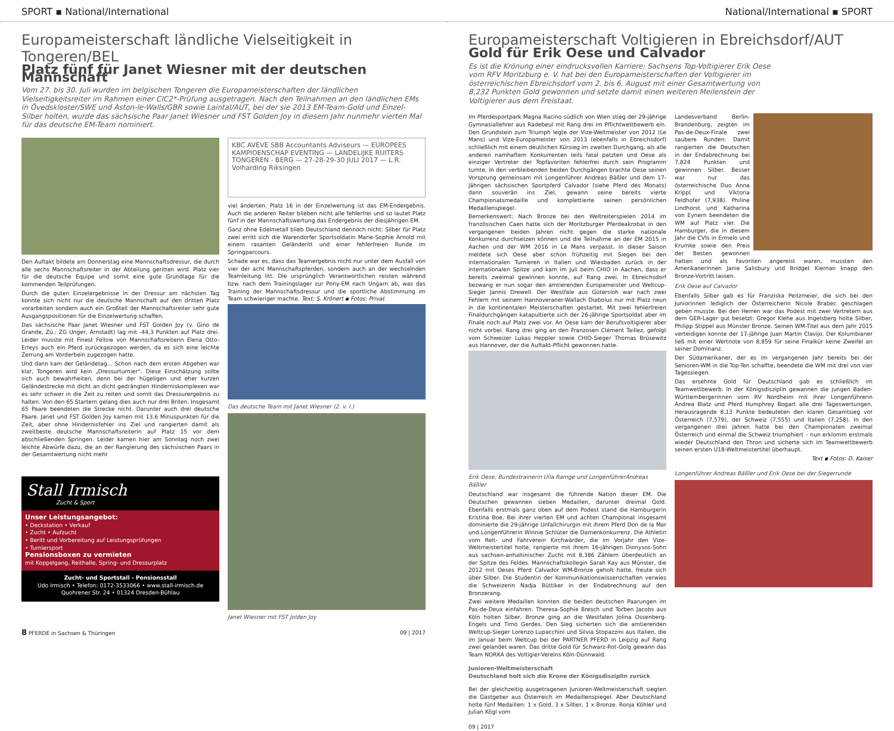SPORT ▪ National/International
Europameisterschaft ländliche Vielseitigkeit in Tongeren/BEL
Platz fünf für Janet Wiesner mit der deutschen Mannschaft
Vom 27. bis 30. Juli wurden im belgischen Tongeren die Europameisterschaften der ländlichen Vielseitigkeitsreiter im Rahmen einer CIC2*-Prüfung ausgetragen. Nach den Teilnahmen an den ländlichen EMs in Övedskloster/SWE und Aston-le-Walls/GBR sowie Laintal/AUT, bei der sie 2013 EM-Team-Gold und Einzel-Silber holten, wurde das sächsische Paar Janet Wiesner und FST Golden Joy in diesem Jahr nunmehr vierten Mal für das deutsche EM-Team nominiert.
Den Auftakt bildete am Donnerstag eine Mannschaftsdressur, die durch alle sechs Mannschaftsreiter in der Abteilung geritten wird. Platz vier für die deutsche Equipe und somit eine gute Grundlage für die kommenden Teilprüfungen.
Durch die guten Einzelergebnisse in der Dressur am nächsten Tag konnte sich nicht nur die deutsche Mannschaft auf den dritten Platz vorarbeiten sondern auch ein Großteil der Mannschaftsreiter sehr gute Ausgangspositionen für die Einzelwertung schaffen.
Das sächsische Paar Janet Wiesner und FST Golden Joy (v. Gino de Grande, Zü.: ZG Unger, Arnstadt) lag mit -44,3 Punkten auf Platz drei. Leider musste mit Finest Fellow von Mannschaftsreiterin Elena Otto-Erleys auch ein Pferd zurückgezogen werden, da es sich eine leichte Zerrung am Vorderbein zugezogen hatte.
Und dann kam der Geländetag… Schon nach dem ersten Abgehen war klar, Tongeren wird kein „Dressurturnier“. Diese Einschätzung sollte sich auch bewahrheiten, denn bei der hügeligen und eher kurzen Geländestrecke mit dicht an dicht gedrängten Hinderniskomplexen war es sehr schwer in die Zeit zu reiten und somit das Dressurergebnis zu halten. Von den 65 Startern gelang dies auch nur drei Briten. Insgesamt 65 Paare beendeten die Strecke nicht. Darunter auch drei deutsche Paare. Janet und FST Golden Joy kamen mit 13,6 Minuspunkten für die Zeit, aber ohne Hindernisfehler ins Ziel und rangierten damit als zweitbeste deutsche Mannschaftsreiterin auf Platz 15 vor dem abschließenden Springen. Leider kamen hier am Sonntag noch zwei leichte Abwürfe dazu, die an der Rangierung des sächsischen Paars in der Gesamtwertung nicht mehr
Stall Irmisch
Zucht & Sport
Unser Leistungsangebot:
• Deckstation • Verkauf
• Zucht • Aufzucht
• Beritt und Vorbereitung auf Leistungsprüfungen
• Turniersport
Pensionsboxen zu vermieten
mit Koppelgang, Reithalle, Spring- und Dressurplatz
Zucht- und Sportstall - Pensionsstall
Udo Irmisch • Telefon: 0172-3533066 • www.stall-irmisch.de
Quohrener Str. 24 • 01324 Dresden-Bühlau
KBC AVEVE SBB Accountants Adviseurs — EUROPEES KAMPIOENSCHAP EVENTING — LANDELIJKE RUITERS TONGEREN - BERG — 27-28-29-30 JULI 2017 — L.R. Volharding Riksingen
viel änderten. Platz 16 in der Einzelwertung ist das EM-Endergebnis. Auch die anderen Reiter blieben nicht alle fehlerfrei und so lautet Platz fünf in der Mannschaftswertung das Endergebnis der diesjährigen EM.
Ganz ohne Edelmetall blieb Deutschland dennoch nicht: Silber für Platz zwei erritt sich die Warendorfer Sportsoldatin Marie-Sophie Arnold mit einem rasanten Geländeritt und einer fehlerfreien Runde im Springparcours.
Schade war es, dass das Teamergebnis nicht nur unter dem Ausfall von vier der acht Mannschaftspferden, sondern auch an der wechselnden Teamleitung litt. Die ursprünglich Verantwortlichen reisten während bzw. nach dem Trainingslager zur Pony-EM nach Ungarn ab, was das Training der Mannschaftsdressur und die sportliche Abstimmung im Team schwieriger machte. Text: S. Krönert ▪ Fotos: Privat
Das deutsche Team mit Janet Wiesner (2. v. l.)
Janet Wiesner mit FST Jolden Joy
8 PFERDE in Sachsen & Thüringen 09 | 2017
National/International ▪ SPORT
Europameisterschaft Voltigieren in Ebreichsdorf/AUT
Gold für Erik Oese und Calvador
Es ist die Krönung einer eindrucksvollen Karriere: Sachsens Top-Voltigierer Erik Oese vom RFV Moritzburg e. V. hat bei den Europameisterschaften der Voltigierer im österreichischen Ebreichsdorf vom 2. bis 6. August mit einer Gesamtwertung von 8,232 Punkten Gold gewonnen und setzte damit einen weiteren Meilenstein der Voltigierer aus dem Freistaat.
Im Pferdesportpark Magna Racino südlich von Wien stieg der 29-jährige Gymnasiallehrer aus Radebeul mit Rang drei im Pflichtwettbewerb ein. Den Grundstein zum Triumph legte der Vize-Weltmeister von 2012 (Le Mans) und Vize-Europameister von 2013 (ebenfalls in Ebreichsdorf) schließlich mit einem deutlichen Kürsieg im zweiten Durchgang, als alle anderen namhaftem Konkurrenten teils fatal patzten und Oese als einziger Vertreter der Topfavoriten fehlerfrei durch sein Programm turnte. In den verbleibenden beiden Durchgängen brachte Oese seinen Vorsprung gemeinsam mit Longenführer Andreas Bäßler und dem 17-jährigen sächsischen Sportpferd Calvador (siehe Pferd des Monats) dann souverän ins Ziel, gewann seine bereits vierte Championatsmedaille und komplettierte seinen persönlichen Medaillenspiegel.
Bemerkenswert: Nach Bronze bei den Weltreiterspielen 2014 im französischen Caen hatte sich der Moritzburger Pferdeakrobat in den vergangenen beiden Jahren nicht gegen die starke nationale Konkurrenz durchsetzen können und die Teilnahme an der EM 2015 in Aachen und der WM 2016 in Le Mans verpasst. In dieser Saison meldete sich Oese aber schon frühzeitig mit Siegen bei den internationalen Turnieren in Italien und Wiesbaden zurück in der internationalen Spitze und kam im Juli beim CHIO in Aachen, dass er bereits zweimal gewinnen konnte, auf Rang zwei. In Ebreichsdorf bezwang er nun sogar den amtierenden Europameister und Weltcup-Sieger Jannis Drewell. Der Westfale aus Gütersloh war nach zwei Fehlern mit seinem Hannoveraner-Wallach Diabolus nur mit Platz neun in die kontinentalen Meisterschaften gestartet. Mit zwei fehlerfreien Finaldurchgängen katapultierte sich der 26-jährige Sportsoldat aber im Finale noch auf Platz zwei vor. An Oese kam der Berufsvoltigierer aber nicht vorbei. Rang drei ging an den Franzosen Clément Taillez, gefolgt vom Schweizer Lukas Heppler sowie CHIO-Sieger Thomas Brüsewitz aus Hannover, der die Auftakt-Pflicht gewonnen hatte.
Erik Oese, Bundestrainerin Ulla Ramge und LongenführerAndreas Bäßler
Deutschland war insgesamt die führende Nation dieser EM. Die Deutschen gewannen sieben Medaillen, darunter dreimal Gold. Ebenfalls erstmals ganz oben auf dem Podest stand die Hamburgerin Kristina Boe. Bei ihrer vierten EM und achten Championat insgesamt dominierte die 29-jährige Unfallchirurgin mit ihrem Pferd Don de la Mar und Longenführerin Winnie Schlüter die Damenkonkurrenz. Die Athletin vom Reit- und Fahrverein Kirchwärder, die im Vorjahr den Vize-Weltmeistertitel holte, rangierte mit ihrem 16-jährigen Dionysos-Sohn aus sachsen-anhaltinischer Zucht mit 8,386 Zählern überdeutlich an der Spitze des Feldes. Mannschaftskollegin Sarah Kay aus Münster, die 2012 mit Oeses Pferd Calvador WM-Bronze geholt hatte, freute sich über Silber. Die Studentin der Kommunikationswissenschaften verwies die Schweizerin Nadja Büttiker in der Endabrechnung auf den Bronzerang.
Zwei weitere Medaillen konnten die beiden deutschen Paarungen im Pas-de-Deux einfahren. Theresa-Sophie Bresch und Torben Jacobs aus Köln holten Silber, Bronze ging an die Westfalen Jolina Ossenberg-Engels und Timo Gerdes. Den Sieg sicherten sich die amtierenden Weltcup-Sieger Lorenzo Lupacchini und Silvia Stopazzini aus Italien, die im Januar beim Weltcup bei der PARTNER PFERD in Leipzig auf Rang zwei gelandet waren. Das dritte Gold für Schwarz-Rot-Golg gewann das Team NORKA des Voltigier-Vereins Köln-Dünnwald.
Junioren-Weltmeisterschaft
Deutschland holt sich die Krone der Königsdisziplin zurück
Bei der gleichzeitig ausgetragenen Junioren-Weltmeisterschaft siegten die Gastgeber aus Österreich im Medaillenspiegel. Aber Deutschland holte fünf Medaillen: 1 x Gold, 3 x Silber, 1 x Bronze. Ronja Köhler und Julian Kögl vom
Landesverband Berlin-Brandenburg, zeigten im Pas-de-Deux-Finale zwei saubere Runden. Damit rangierten die Deutschen in der Endabrechnung bei 7,824 Punkten und gewinnen Silber. Besser war nur das österreichische Duo Anna Krippl und Viktoria Feldhofer (7,938). Philine Lindhorst und Katharina von Eynern beendeten die WM auf Platz vier. Die Hamburger, die in diesem Jahr die CVIs in Ermelo und Krumke sowie den Preis der Besten gewonnen hatten und als Favoriten angereist waren, mussten den Amerikanerinnen Janie Salisbury und Bridget Kiernan knapp den Bronze-Vortritt lassen.
Erik Oese auf Calvador
Ebenfalls Silber gab es für Franziska Peitzmeier, die sich bei den Juniorinnen lediglich der Österreicherin Nicole Brabec geschlagen geben musste. Bei den Herren war das Podest mit zwei Vertretern aus dem GER-Lager gut besetzt: Gregor Klehe aus Ingelsberg holte Silber, Philipp Stippel aus Münster Bronze. Seinen WM-Titel aus dem Jahr 2015 verteidigen konnte der 17-jährige Juan Martin Clavijo. Der Kolumbianer ließ mit einer Wertnote von 8,859 für seine Finalkür keine Zweifel an seiner Dominanz.
Der Südamerikaner, der es im vergangenen Jahr bereits bei der Senioren-WM in die Top-Ten schaffte, beendete die WM mit drei von vier Tagessiegen.
Das ersehnte Gold für Deutschland gab es schließlich im Teamwettbewerb. In der Königsdisziplin gewannen die jungen Baden-Württembergerinnen vom RV Nordheim mit ihrer Longenführerin Andrea Blatz und Pferd Humphrey Bogart alle drei Tageswertungen. Herausragende 8,13 Punkte bedeuteten den klaren Gesamtsieg vor Österreich (7,579), der Schweiz (7,555) und Italien (7,258). In den vergangenen drei Jahren hatte bei den Championaten zweimal Österreich und einmal die Schweiz triumphiert – nun erklomm erstmals wieder Deutschland den Thron und sicherte sich im Teamwettbewerb seinen ersten U18-Weltmeistertitel überhaupt.
Text ▪ Fotos: D. Kaiser
Longenführer Andreas Bäßler und Erik Oese bei der Siegerrunde
09 | 2017